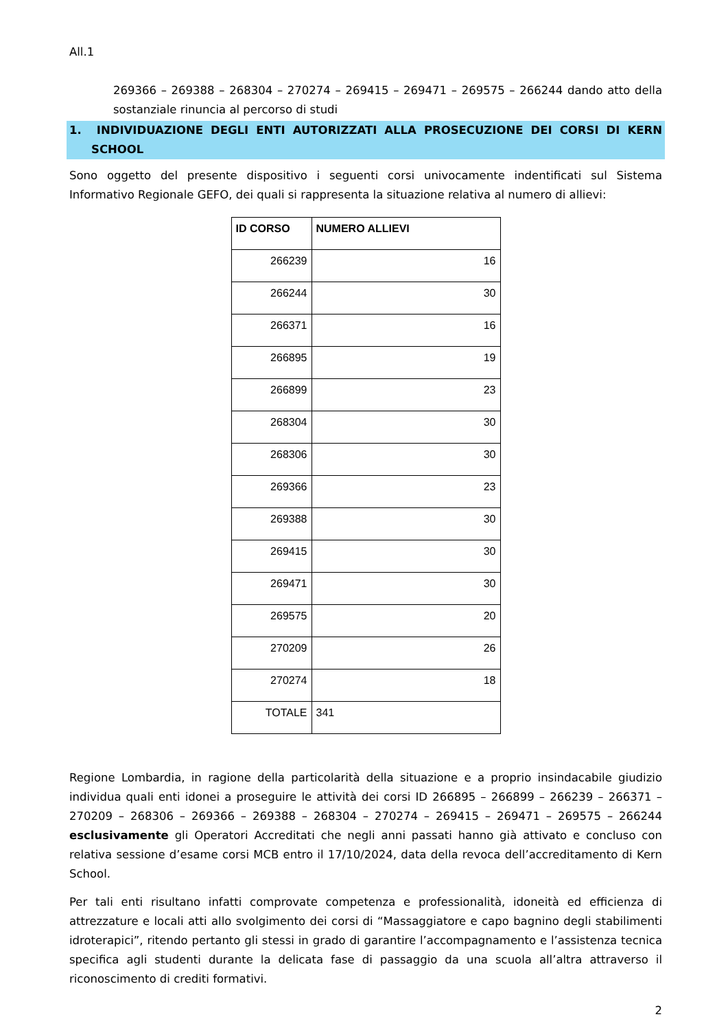All.1
269366 – 269388 – 268304 – 270274 – 269415 – 269471 – 269575 – 266244 dando atto della sostanziale rinuncia al percorso di studi
1. INDIVIDUAZIONE DEGLI ENTI AUTORIZZATI ALLA PROSECUZIONE DEI CORSI DI KERN SCHOOL
Sono oggetto del presente dispositivo i seguenti corsi univocamente indentificati sul Sistema Informativo Regionale GEFO, dei quali si rappresenta la situazione relativa al numero di allievi:
| ID CORSO | NUMERO ALLIEVI |
| --- | --- |
| 266239 | 16 |
| 266244 | 30 |
| 266371 | 16 |
| 266895 | 19 |
| 266899 | 23 |
| 268304 | 30 |
| 268306 | 30 |
| 269366 | 23 |
| 269388 | 30 |
| 269415 | 30 |
| 269471 | 30 |
| 269575 | 20 |
| 270209 | 26 |
| 270274 | 18 |
| TOTALE | 341 |
Regione Lombardia, in ragione della particolarità della situazione e a proprio insindacabile giudizio individua quali enti idonei a proseguire le attività dei corsi ID 266895 – 266899 – 266239 – 266371 – 270209 – 268306 – 269366 – 269388 – 268304 – 270274 – 269415 – 269471 – 269575 – 266244 esclusivamente gli Operatori Accreditati che negli anni passati hanno già attivato e concluso con relativa sessione d’esame corsi MCB entro il 17/10/2024, data della revoca dell’accreditamento di Kern School.
Per tali enti risultano infatti comprovate competenza e professionalità, idoneità ed efficienza di attrezzature e locali atti allo svolgimento dei corsi di “Massaggiatore e capo bagnino degli stabilimenti idroterapici”, ritendo pertanto gli stessi in grado di garantire l’accompagnamento e l’assistenza tecnica specifica agli studenti durante la delicata fase di passaggio da una scuola all’altra attraverso il riconoscimento di crediti formativi.
2